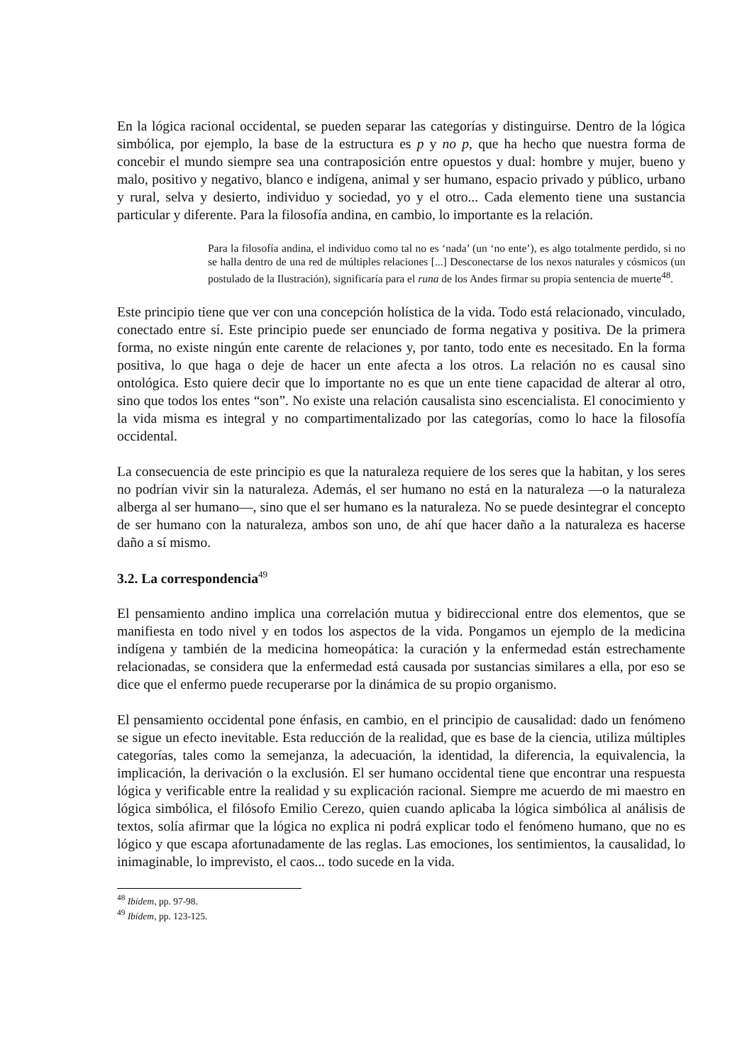En la lógica racional occidental, se pueden separar las categorías y distinguirse. Dentro de la lógica simbólica, por ejemplo, la base de la estructura es p y no p, que ha hecho que nuestra forma de concebir el mundo siempre sea una contraposición entre opuestos y dual: hombre y mujer, bueno y malo, positivo y negativo, blanco e indígena, animal y ser humano, espacio privado y público, urbano y rural, selva y desierto, individuo y sociedad, yo y el otro... Cada elemento tiene una sustancia particular y diferente. Para la filosofía andina, en cambio, lo importante es la relación.
Para la filosofía andina, el individuo como tal no es ‘nada’ (un ‘no ente’), es algo totalmente perdido, si no se halla dentro de una red de múltiples relaciones [...] Desconectarse de los nexos naturales y cósmicos (un postulado de la Ilustración), significaría para el runa de los Andes firmar su propia sentencia de muerte<sup>48</sup>.
Este principio tiene que ver con una concepción holística de la vida. Todo está relacionado, vinculado, conectado entre sí. Este principio puede ser enunciado de forma negativa y positiva. De la primera forma, no existe ningún ente carente de relaciones y, por tanto, todo ente es necesitado. En la forma positiva, lo que haga o deje de hacer un ente afecta a los otros. La relación no es causal sino ontológica. Esto quiere decir que lo importante no es que un ente tiene capacidad de alterar al otro, sino que todos los entes “son”. No existe una relación causalista sino escencialista. El conocimiento y la vida misma es integral y no compartimentalizado por las categorías, como lo hace la filosofía occidental.
La consecuencia de este principio es que la naturaleza requiere de los seres que la habitan, y los seres no podrían vivir sin la naturaleza. Además, el ser humano no está en la naturaleza —o la naturaleza alberga al ser humano—, sino que el ser humano es la naturaleza. No se puede desintegrar el concepto de ser humano con la naturaleza, ambos son uno, de ahí que hacer daño a la naturaleza es hacerse daño a sí mismo.
3.2. La correspondencia<sup>49</sup>
El pensamiento andino implica una correlación mutua y bidireccional entre dos elementos, que se manifiesta en todo nivel y en todos los aspectos de la vida. Pongamos un ejemplo de la medicina indígena y también de la medicina homeopática: la curación y la enfermedad están estrechamente relacionadas, se considera que la enfermedad está causada por sustancias similares a ella, por eso se dice que el enfermo puede recuperarse por la dinámica de su propio organismo.
El pensamiento occidental pone énfasis, en cambio, en el principio de causalidad: dado un fenómeno se sigue un efecto inevitable. Esta reducción de la realidad, que es base de la ciencia, utiliza múltiples categorías, tales como la semejanza, la adecuación, la identidad, la diferencia, la equivalencia, la implicación, la derivación o la exclusión. El ser humano occidental tiene que encontrar una respuesta lógica y verificable entre la realidad y su explicación racional. Siempre me acuerdo de mi maestro en lógica simbólica, el filósofo Emilio Cerezo, quien cuando aplicaba la lógica simbólica al análisis de textos, solía afirmar que la lógica no explica ni podrá explicar todo el fenómeno humano, que no es lógico y que escapa afortunadamente de las reglas. Las emociones, los sentimientos, la causalidad, lo inimaginable, lo imprevisto, el caos... todo sucede en la vida.
<sup>48</sup> Ibídem, pp. 97-98.
<sup>49</sup> Ibídem, pp. 123-125.